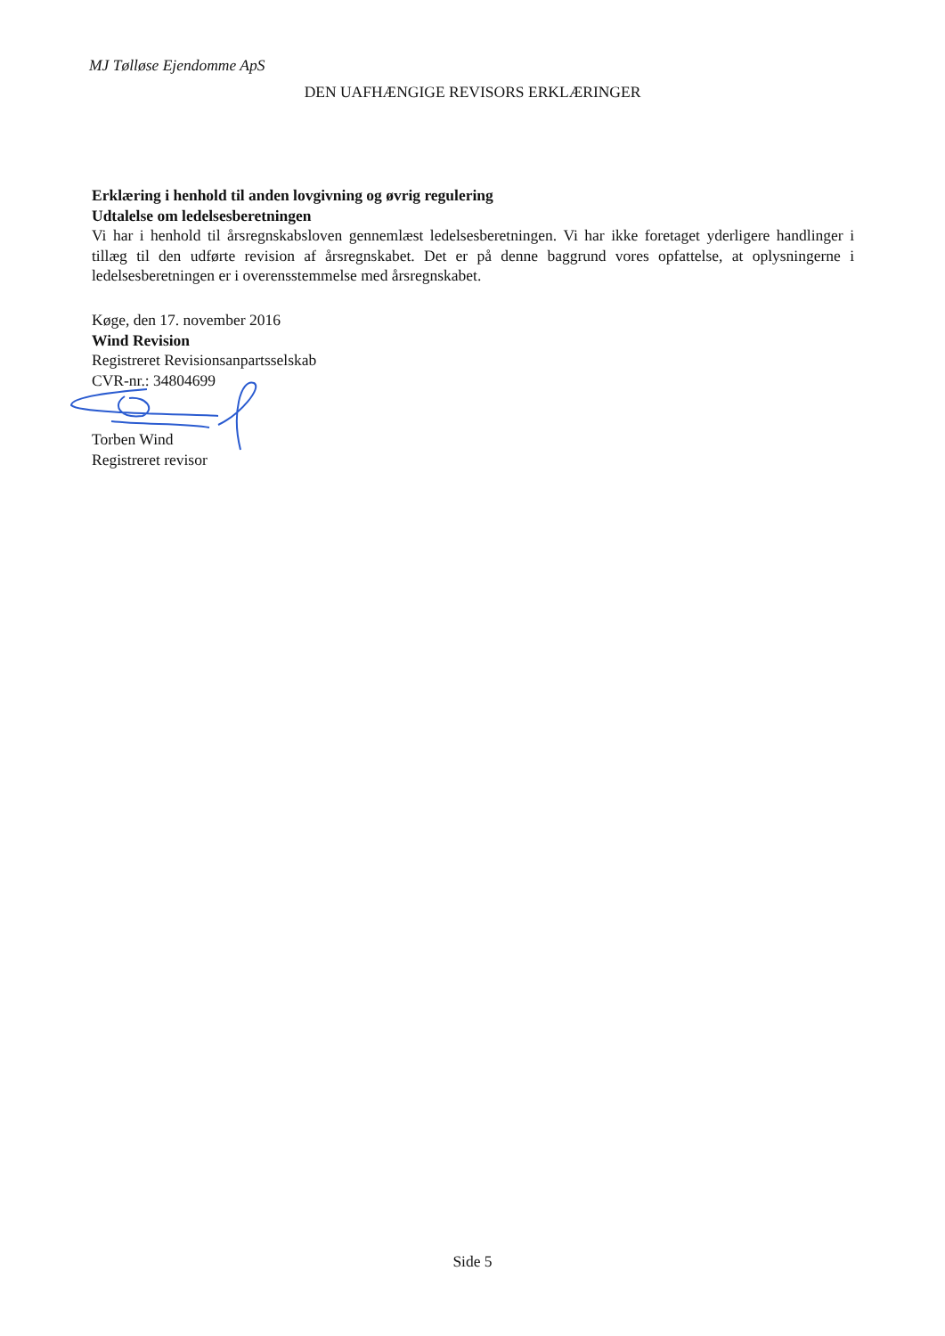MJ Tølløse Ejendomme ApS
DEN UAFHÆNGIGE REVISORS ERKLÆRINGER
Erklæring i henhold til anden lovgivning og øvrig regulering
Udtalelse om ledelsesberetningen
Vi har i henhold til årsregnskabsloven gennemlæst ledelsesberetningen. Vi har ikke foretaget yderligere handlinger i tillæg til den udførte revision af årsregnskabet. Det er på denne baggrund vores opfattelse, at oplysningerne i ledelsesberetningen er i overensstemmelse med årsregnskabet.
Køge, den 17. november 2016
Wind Revision
Registreret Revisionsanpartsselskab
CVR-nr.: 34804699
Torben Wind
Registreret revisor
Side 5